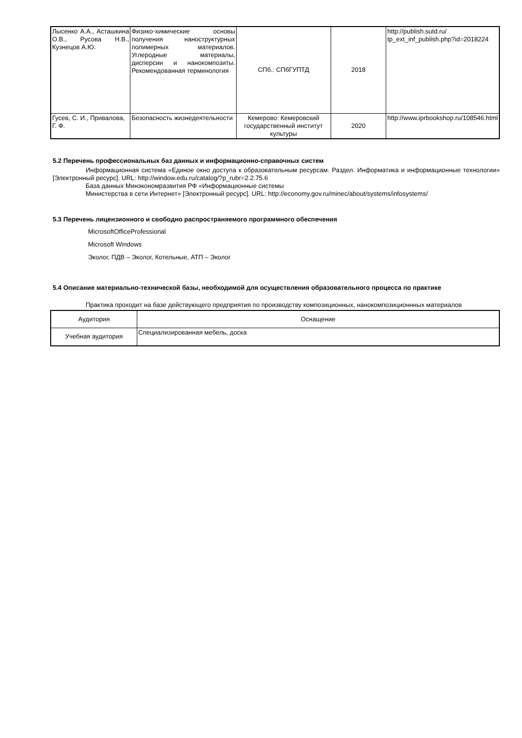| Лысенко А.А., Асташкина О.В., Русова Н.В., Кузнецов А.Ю. | Физико-химические основы получения наноструктурных полимерных материалов. Углеродные материалы, дисперсии и нанокомпозиты. Рекомендованная терминология | СПб.: СПбГУПТД | 2018 | http://publish.sutd.ru/ tp_ext_inf_publish.php?id=2018224 |
| Гусев, С. И., Привалова, Г. Ф. | Безопасность жизнедеятельности | Кемерово: Кемеровский государственный институт культуры | 2020 | http://www.iprbookshop.ru/108546.html |
5.2 Перечень профессиональных баз данных и информационно-справочных систем
Информационная система «Единое окно доступа к образовательным ресурсам. Раздел. Информатика и информационные технологии» [Электронный ресурс]. URL: http://window.edu.ru/catalog/?p_rubr=2.2.75.6
База данных Минэкономразвития РФ «Информационные системы
Министерства в сети Интернет» [Электронный ресурс]. URL: http://economy.gov.ru/minec/about/systems/infosystems/
5.3 Перечень лицензионного и свободно распространяемого программного обеспечения
MicrosoftOfficeProfessional
Microsoft Windows
Эколог, ПДВ – Эколог, Котельные, АТП – Эколог
5.4 Описание материально-технической базы, необходимой для осуществления образовательного процесса по практике
Практика проходит на базе действующего предприятия по производству композиционных, нанокомпозиционнных материалов
| Аудитория | Оснащение |
| Учебная аудитория | Специализированная мебель, доска |